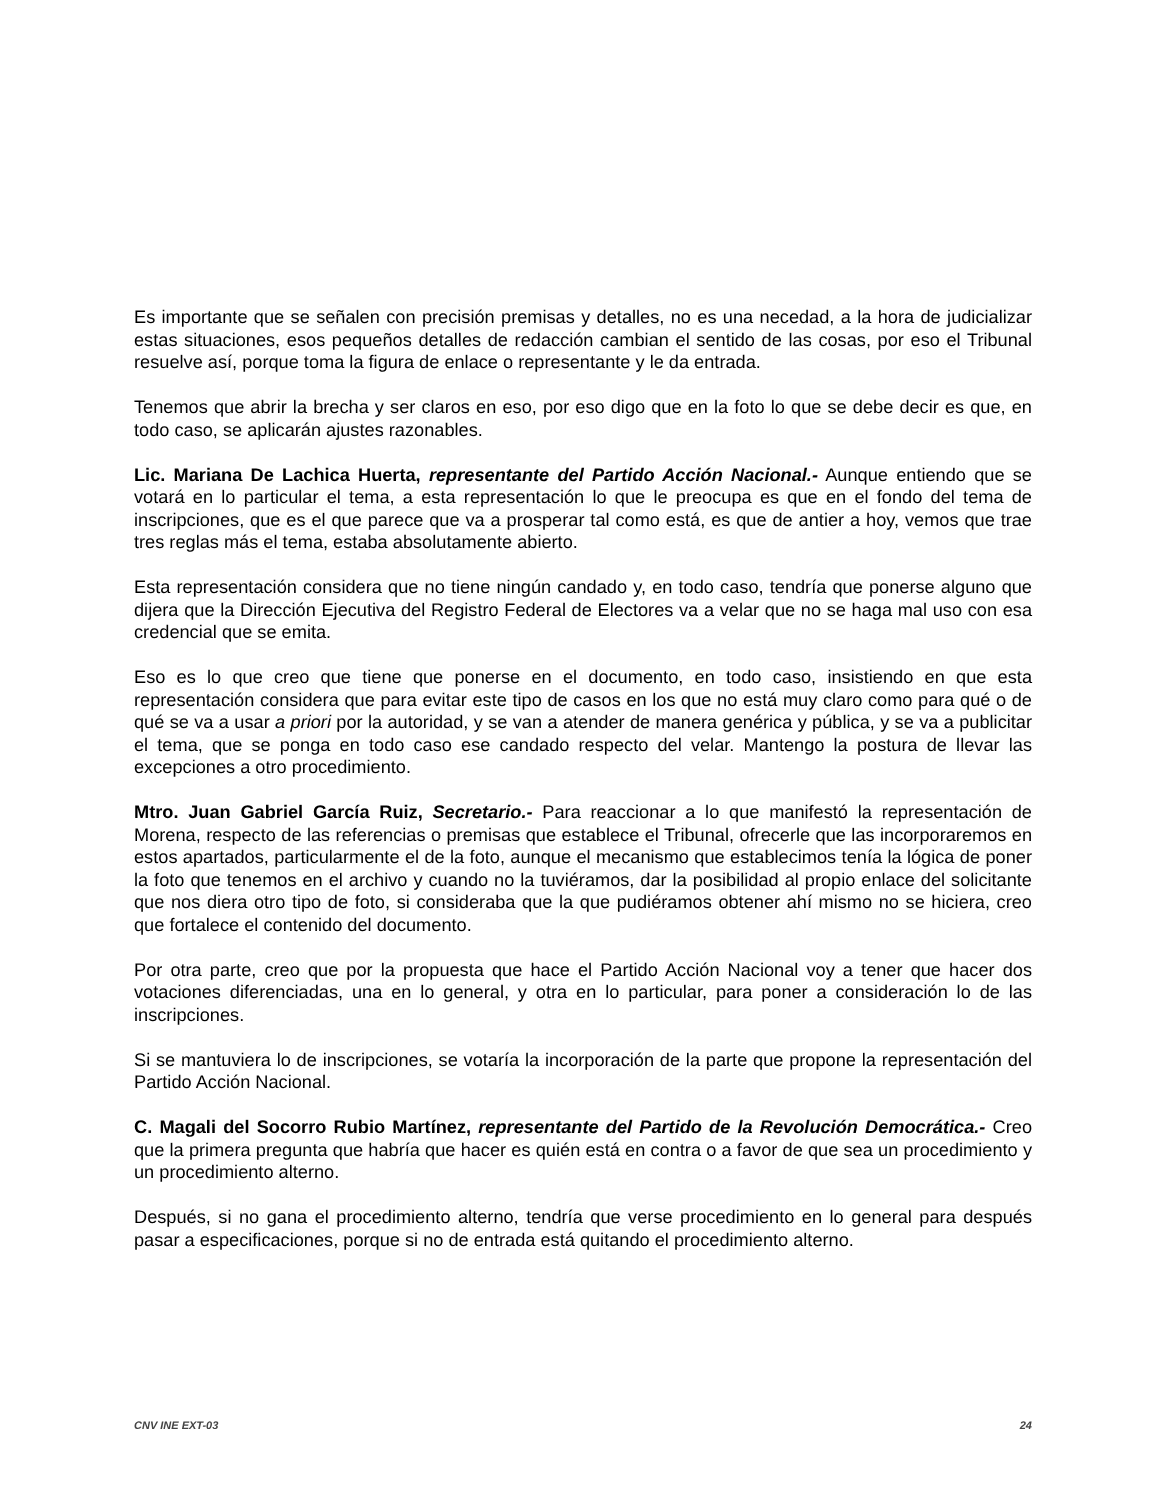Es importante que se señalen con precisión premisas y detalles, no es una necedad, a la hora de judicializar estas situaciones, esos pequeños detalles de redacción cambian el sentido de las cosas, por eso el Tribunal resuelve así, porque toma la figura de enlace o representante y le da entrada.
Tenemos que abrir la brecha y ser claros en eso, por eso digo que en la foto lo que se debe decir es que, en todo caso, se aplicarán ajustes razonables.
Lic. Mariana De Lachica Huerta, representante del Partido Acción Nacional.- Aunque entiendo que se votará en lo particular el tema, a esta representación lo que le preocupa es que en el fondo del tema de inscripciones, que es el que parece que va a prosperar tal como está, es que de antier a hoy, vemos que trae tres reglas más el tema, estaba absolutamente abierto.
Esta representación considera que no tiene ningún candado y, en todo caso, tendría que ponerse alguno que dijera que la Dirección Ejecutiva del Registro Federal de Electores va a velar que no se haga mal uso con esa credencial que se emita.
Eso es lo que creo que tiene que ponerse en el documento, en todo caso, insistiendo en que esta representación considera que para evitar este tipo de casos en los que no está muy claro como para qué o de qué se va a usar a priori por la autoridad, y se van a atender de manera genérica y pública, y se va a publicitar el tema, que se ponga en todo caso ese candado respecto del velar. Mantengo la postura de llevar las excepciones a otro procedimiento.
Mtro. Juan Gabriel García Ruiz, Secretario.- Para reaccionar a lo que manifestó la representación de Morena, respecto de las referencias o premisas que establece el Tribunal, ofrecerle que las incorporaremos en estos apartados, particularmente el de la foto, aunque el mecanismo que establecimos tenía la lógica de poner la foto que tenemos en el archivo y cuando no la tuviéramos, dar la posibilidad al propio enlace del solicitante que nos diera otro tipo de foto, si consideraba que la que pudiéramos obtener ahí mismo no se hiciera, creo que fortalece el contenido del documento.
Por otra parte, creo que por la propuesta que hace el Partido Acción Nacional voy a tener que hacer dos votaciones diferenciadas, una en lo general, y otra en lo particular, para poner a consideración lo de las inscripciones.
Si se mantuviera lo de inscripciones, se votaría la incorporación de la parte que propone la representación del Partido Acción Nacional.
C. Magali del Socorro Rubio Martínez, representante del Partido de la Revolución Democrática.- Creo que la primera pregunta que habría que hacer es quién está en contra o a favor de que sea un procedimiento y un procedimiento alterno.
Después, si no gana el procedimiento alterno, tendría que verse procedimiento en lo general para después pasar a especificaciones, porque si no de entrada está quitando el procedimiento alterno.
CNV INE EXT-03 24